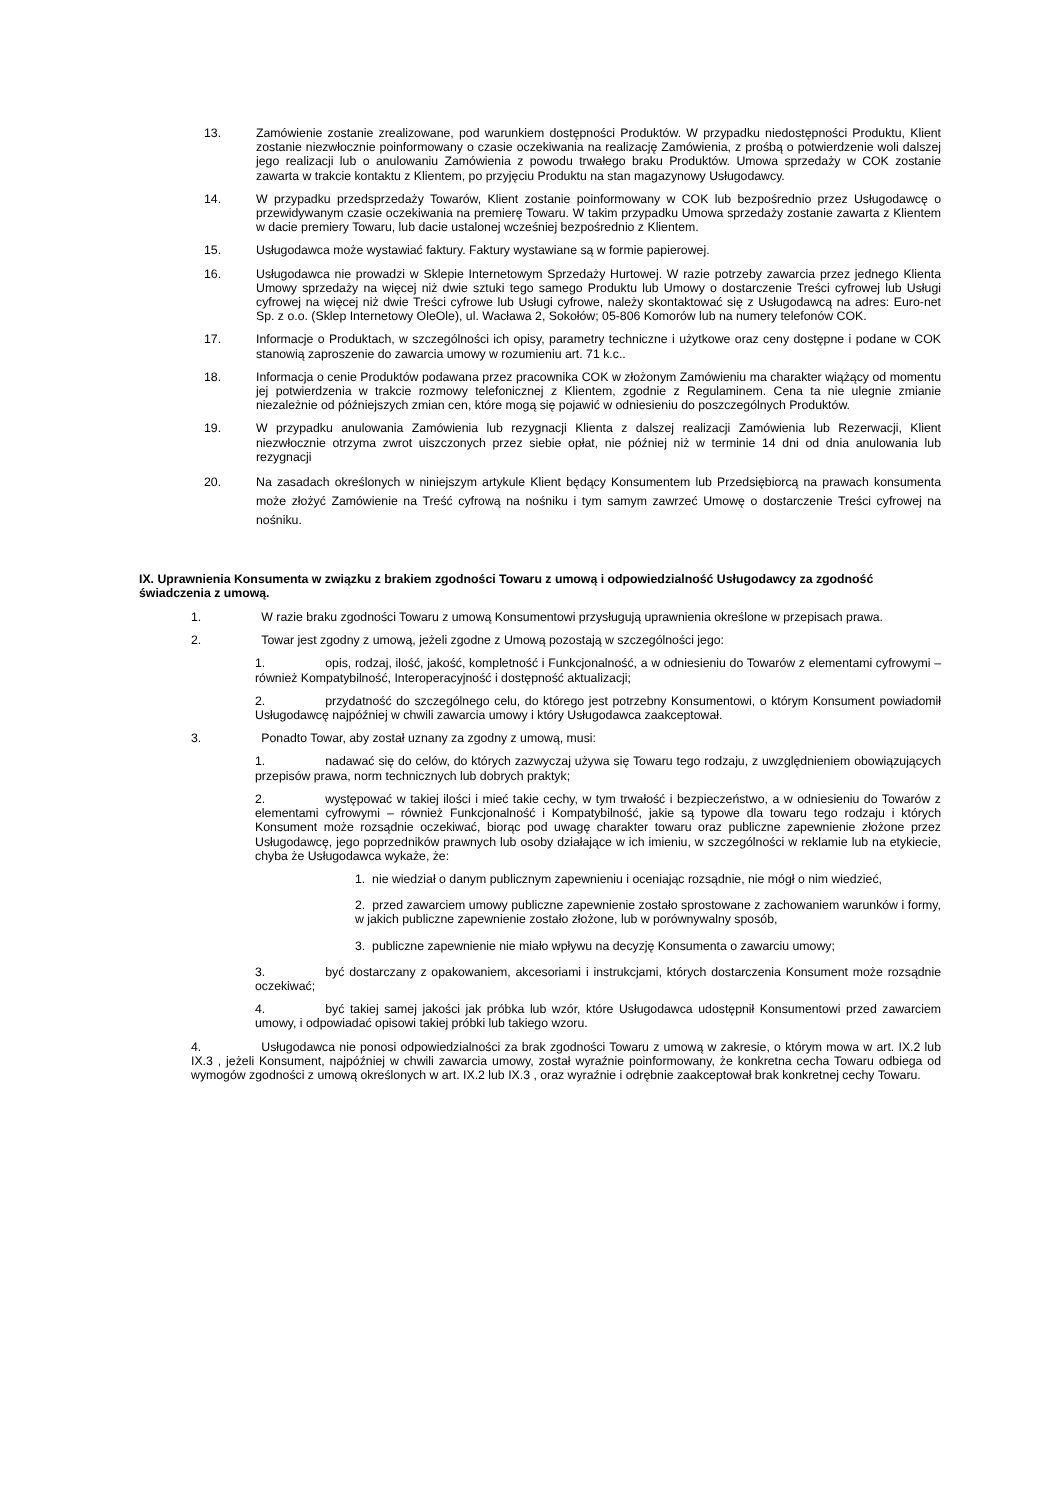13. Zamówienie zostanie zrealizowane, pod warunkiem dostępności Produktów. W przypadku niedostępności Produktu, Klient zostanie niezwłocznie poinformowany o czasie oczekiwania na realizację Zamówienia, z prośbą o potwierdzenie woli dalszej jego realizacji lub o anulowaniu Zamówienia z powodu trwałego braku Produktów. Umowa sprzedaży w COK zostanie zawarta w trakcie kontaktu z Klientem, po przyjęciu Produktu na stan magazynowy Usługodawcy.
14. W przypadku przedsprzedaży Towarów, Klient zostanie poinformowany w COK lub bezpośrednio przez Usługodawcę o przewidywanym czasie oczekiwania na premierę Towaru. W takim przypadku Umowa sprzedaży zostanie zawarta z Klientem w dacie premiery Towaru, lub dacie ustalonej wcześniej bezpośrednio z Klientem.
15. Usługodawca może wystawiać faktury. Faktury wystawiane są w formie papierowej.
16. Usługodawca nie prowadzi w Sklepie Internetowym Sprzedaży Hurtowej. W razie potrzeby zawarcia przez jednego Klienta Umowy sprzedaży na więcej niż dwie sztuki tego samego Produktu lub Umowy o dostarczenie Treści cyfrowej lub Usługi cyfrowej na więcej niż dwie Treści cyfrowe lub Usługi cyfrowe, należy skontaktować się z Usługodawcą na adres: Euro-net Sp. z o.o. (Sklep Internetowy OleOle), ul. Wacława 2, Sokołów; 05-806 Komorów lub na numery telefonów COK.
17. Informacje o Produktach, w szczególności ich opisy, parametry techniczne i użytkowe oraz ceny dostępne i podane w COK stanowią zaproszenie do zawarcia umowy w rozumieniu art. 71 k.c..
18. Informacja o cenie Produktów podawana przez pracownika COK w złożonym Zamówieniu ma charakter wiążący od momentu jej potwierdzenia w trakcie rozmowy telefonicznej z Klientem, zgodnie z Regulaminem. Cena ta nie ulegnie zmianie niezależnie od późniejszych zmian cen, które mogą się pojawić w odniesieniu do poszczególnych Produktów.
19. W przypadku anulowania Zamówienia lub rezygnacji Klienta z dalszej realizacji Zamówienia lub Rezerwacji, Klient niezwłocznie otrzyma zwrot uiszczonych przez siebie opłat, nie później niż w terminie 14 dni od dnia anulowania lub rezygnacji
20. Na zasadach określonych w niniejszym artykule Klient będący Konsumentem lub Przedsiębiorcą na prawach konsumenta może złożyć Zamówienie na Treść cyfrową na nośniku i tym samym zawrzeć Umowę o dostarczenie Treści cyfrowej na nośniku.
IX. Uprawnienia Konsumenta w związku z brakiem zgodności Towaru z umową i odpowiedzialność Usługodawcy za zgodność świadczenia z umową.
1. W razie braku zgodności Towaru z umową Konsumentowi przysługują uprawnienia określone w przepisach prawa.
2. Towar jest zgodny z umową, jeżeli zgodne z Umową pozostają w szczególności jego:
1. opis, rodzaj, ilość, jakość, kompletność i Funkcjonalność, a w odniesieniu do Towarów z elementami cyfrowymi – również Kompatybilność, Interoperacyjność i dostępność aktualizacji;
2. przydatność do szczególnego celu, do którego jest potrzebny Konsumentowi, o którym Konsument powiadomił Usługodawcę najpóźniej w chwili zawarcia umowy i który Usługodawca zaakceptował.
3. Ponadto Towar, aby został uznany za zgodny z umową, musi:
1. nadawać się do celów, do których zazwyczaj używa się Towaru tego rodzaju, z uwzględnieniem obowiązujących przepisów prawa, norm technicznych lub dobrych praktyk;
2. występować w takiej ilości i mieć takie cechy, w tym trwałość i bezpieczeństwo, a w odniesieniu do Towarów z elementami cyfrowymi – również Funkcjonalność i Kompatybilność, jakie są typowe dla towaru tego rodzaju i których Konsument może rozsądnie oczekiwać, biorąc pod uwagę charakter towaru oraz publiczne zapewnienie złożone przez Usługodawcę, jego poprzedników prawnych lub osoby działające w ich imieniu, w szczególności w reklamie lub na etykiecie, chyba że Usługodawca wykaże, że:
1. nie wiedział o danym publicznym zapewnieniu i oceniając rozsądnie, nie mógł o nim wiedzieć,
2. przed zawarciem umowy publiczne zapewnienie zostało sprostowane z zachowaniem warunków i formy, w jakich publiczne zapewnienie zostało złożone, lub w porównywalny sposób,
3. publiczne zapewnienie nie miało wpływu na decyzję Konsumenta o zawarciu umowy;
3. być dostarczany z opakowaniem, akcesoriami i instrukcjami, których dostarczenia Konsument może rozsądnie oczekiwać;
4. być takiej samej jakości jak próbka lub wzór, które Usługodawca udostępnił Konsumentowi przed zawarciem umowy, i odpowiadać opisowi takiej próbki lub takiego wzoru.
4. Usługodawca nie ponosi odpowiedzialności za brak zgodności Towaru z umową w zakresie, o którym mowa w art. IX.2 lub IX.3 , jeżeli Konsument, najpóźniej w chwili zawarcia umowy, został wyraźnie poinformowany, że konkretna cecha Towaru odbiega od wymogów zgodności z umową określonych w art. IX.2 lub IX.3 , oraz wyraźnie i odrębnie zaakceptował brak konkretnej cechy Towaru.